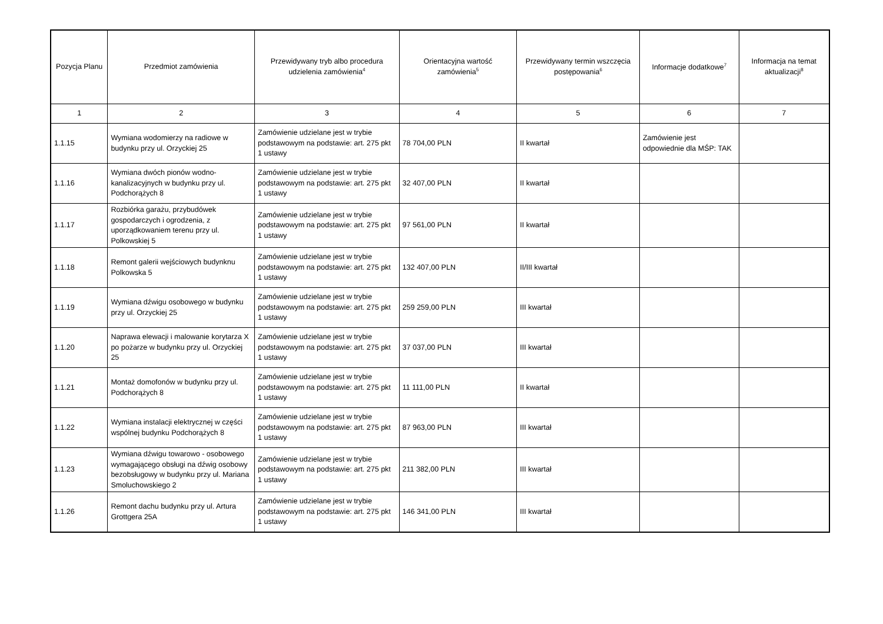| Pozycja Planu | Przedmiot zamówienia | Przewidywany tryb albo procedura udzielenia zamówienia<sup>4</sup> | Orientacyjna wartość zamówienia<sup>5</sup> | Przewidywany termin wszczęcia postępowania<sup>6</sup> | Informacje dodatkowe<sup>7</sup> | Informacja na temat aktualizacji<sup>8</sup> |
| --- | --- | --- | --- | --- | --- | --- |
| 1 | 2 | 3 | 4 | 5 | 6 | 7 |
| 1.1.15 | Wymiana wodomierzy na radiowe w budynku przy ul. Orzyckiej 25 | Zamówienie udzielane jest w trybie podstawowym na podstawie: art. 275 pkt 1 ustawy | 78 704,00 PLN | II kwartał | Zamówienie jest odpowiednie dla MŚP: TAK | |
| 1.1.16 | Wymiana dwóch pionów wodno-kanalizacyjnych w budynku przy ul. Podchorążych 8 | Zamówienie udzielane jest w trybie podstawowym na podstawie: art. 275 pkt 1 ustawy | 32 407,00 PLN | II kwartał | | |
| 1.1.17 | Rozbiórka garażu, przybudówek gospodarczych i ogrodzenia, z uporządkowaniem terenu przy ul. Polkowskiej 5 | Zamówienie udzielane jest w trybie podstawowym na podstawie: art. 275 pkt 1 ustawy | 97 561,00 PLN | II kwartał | | |
| 1.1.18 | Remont galerii wejściowych budynknu Polkowska 5 | Zamówienie udzielane jest w trybie podstawowym na podstawie: art. 275 pkt 1 ustawy | 132 407,00 PLN | II/III kwartał | | |
| 1.1.19 | Wymiana dźwigu osobowego w budynku przy ul. Orzyckiej 25 | Zamówienie udzielane jest w trybie podstawowym na podstawie: art. 275 pkt 1 ustawy | 259 259,00 PLN | III kwartał | | |
| 1.1.20 | Naprawa elewacji i malowanie korytarza X po pożarze w budynku przy ul. Orzyckiej 25 | Zamówienie udzielane jest w trybie podstawowym na podstawie: art. 275 pkt 1 ustawy | 37 037,00 PLN | III kwartał | | |
| 1.1.21 | Montaż domofonów w budynku przy ul. Podchorążych 8 | Zamówienie udzielane jest w trybie podstawowym na podstawie: art. 275 pkt 1 ustawy | 11 111,00 PLN | II kwartał | | |
| 1.1.22 | Wymiana instalacji elektrycznej w części wspólnej budynku Podchorążych 8 | Zamówienie udzielane jest w trybie podstawowym na podstawie: art. 275 pkt 1 ustawy | 87 963,00 PLN | III kwartał | | |
| 1.1.23 | Wymiana dźwigu towarowo - osobowego wymagającego obsługi na dźwig osobowy bezobsługowy w budynku przy ul. Mariana Smoluchowskiego 2 | Zamówienie udzielane jest w trybie podstawowym na podstawie: art. 275 pkt 1 ustawy | 211 382,00 PLN | III kwartał | | |
| 1.1.26 | Remont dachu budynku przy ul. Artura Grottgera 25A | Zamówienie udzielane jest w trybie podstawowym na podstawie: art. 275 pkt 1 ustawy | 146 341,00 PLN | III kwartał | | |